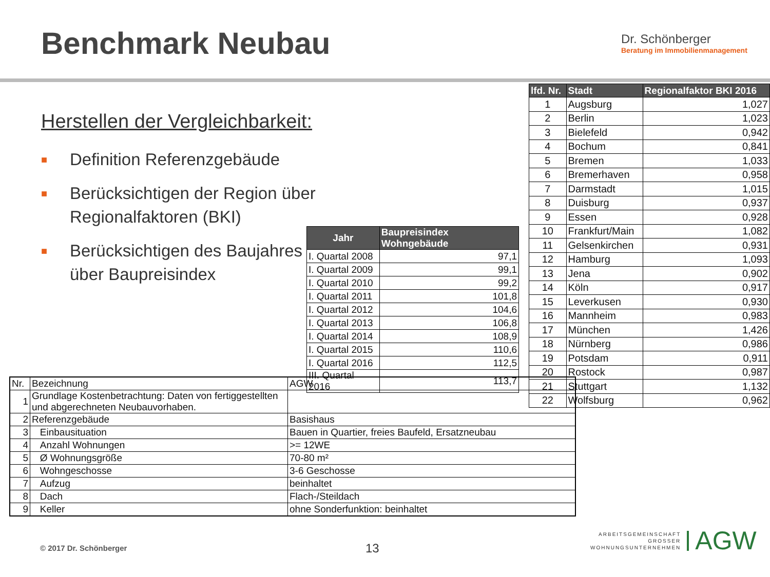Benchmark Neubau
Dr. Schönberger
Beratung im Immobilienmanagement
Herstellen der Vergleichbarkeit:
■ Definition Referenzgebäude
■ Berücksichtigen der Region über Regionalfaktoren (BKI)
■ Berücksichtigen des Baujahres über Baupreisindex
| Jahr | Baupreisindex Wohngebäude |
| --- | --- |
| I. Quartal 2008 | 97,1 |
| I. Quartal 2009 | 99,1 |
| I. Quartal 2010 | 99,2 |
| I. Quartal 2011 | 101,8 |
| I. Quartal 2012 | 104,6 |
| I. Quartal 2013 | 106,8 |
| I. Quartal 2014 | 108,9 |
| I. Quartal 2015 | 110,6 |
| I. Quartal 2016 | 112,5 |
| III. Quartal 2016 | 113,7 |
| lfd. Nr. | Stadt | Regionalfaktor BKI 2016 |
| --- | --- | --- |
| 1 | Augsburg | 1,027 |
| 2 | Berlin | 1,023 |
| 3 | Bielefeld | 0,942 |
| 4 | Bochum | 0,841 |
| 5 | Bremen | 1,033 |
| 6 | Bremerhaven | 0,958 |
| 7 | Darmstadt | 1,015 |
| 8 | Duisburg | 0,937 |
| 9 | Essen | 0,928 |
| 10 | Frankfurt/Main | 1,082 |
| 11 | Gelsenkirchen | 0,931 |
| 12 | Hamburg | 1,093 |
| 13 | Jena | 0,902 |
| 14 | Köln | 0,917 |
| 15 | Leverkusen | 0,930 |
| 16 | Mannheim | 0,983 |
| 17 | München | 1,426 |
| 18 | Nürnberg | 0,986 |
| 19 | Potsdam | 0,911 |
| 20 | Rostock | 0,987 |
| 21 | Stuttgart | 1,132 |
| 22 | Wolfsburg | 0,962 |
| Nr. | Bezeichnung | AGW |
| 1 | Grundlage Kostenbetrachtung: Daten von fertiggestellten und abgerechneten Neubauvorhaben. | |
| 2 | Referenzgebäude | Basishaus |
| 3 | Einbausituation | Bauen in Quartier, freies Baufeld, Ersatzneubau |
| 4 | Anzahl Wohnungen | >= 12WE |
| 5 | Ø Wohnungsgröße | 70-80 m² |
| 6 | Wohngeschosse | 3-6 Geschosse |
| 7 | Aufzug | beinhaltet |
| 8 | Dach | Flach-/Steildach |
| 9 | Keller | ohne Sonderfunktion: beinhaltet |
© 2017 Dr. Schönberger 13
ARBEITSGEMEINSCHAFT
GROSSER
WOHNUNGSUNTERNEHMEN
AGW